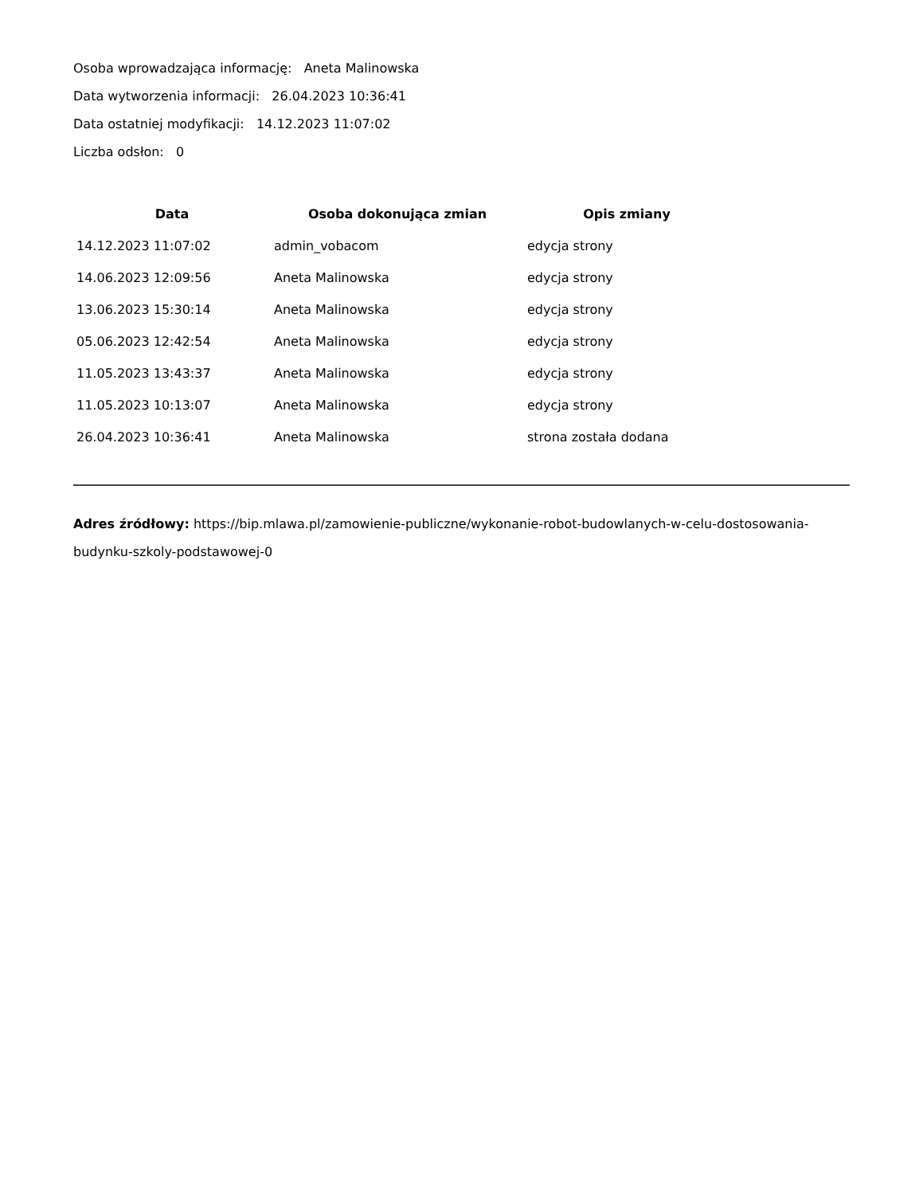Osoba wprowadzająca informację: Aneta Malinowska
Data wytworzenia informacji: 26.04.2023 10:36:41
Data ostatniej modyfikacji: 14.12.2023 11:07:02
Liczba odsłon: 0
| Data | Osoba dokonująca zmian | Opis zmiany |
| --- | --- | --- |
| 14.12.2023 11:07:02 | admin_vobacom | edycja strony |
| 14.06.2023 12:09:56 | Aneta Malinowska | edycja strony |
| 13.06.2023 15:30:14 | Aneta Malinowska | edycja strony |
| 05.06.2023 12:42:54 | Aneta Malinowska | edycja strony |
| 11.05.2023 13:43:37 | Aneta Malinowska | edycja strony |
| 11.05.2023 10:13:07 | Aneta Malinowska | edycja strony |
| 26.04.2023 10:36:41 | Aneta Malinowska | strona została dodana |
Adres źródłowy: https://bip.mlawa.pl/zamowienie-publiczne/wykonanie-robot-budowlanych-w-celu-dostosowania-budynku-szkoly-podstawowej-0